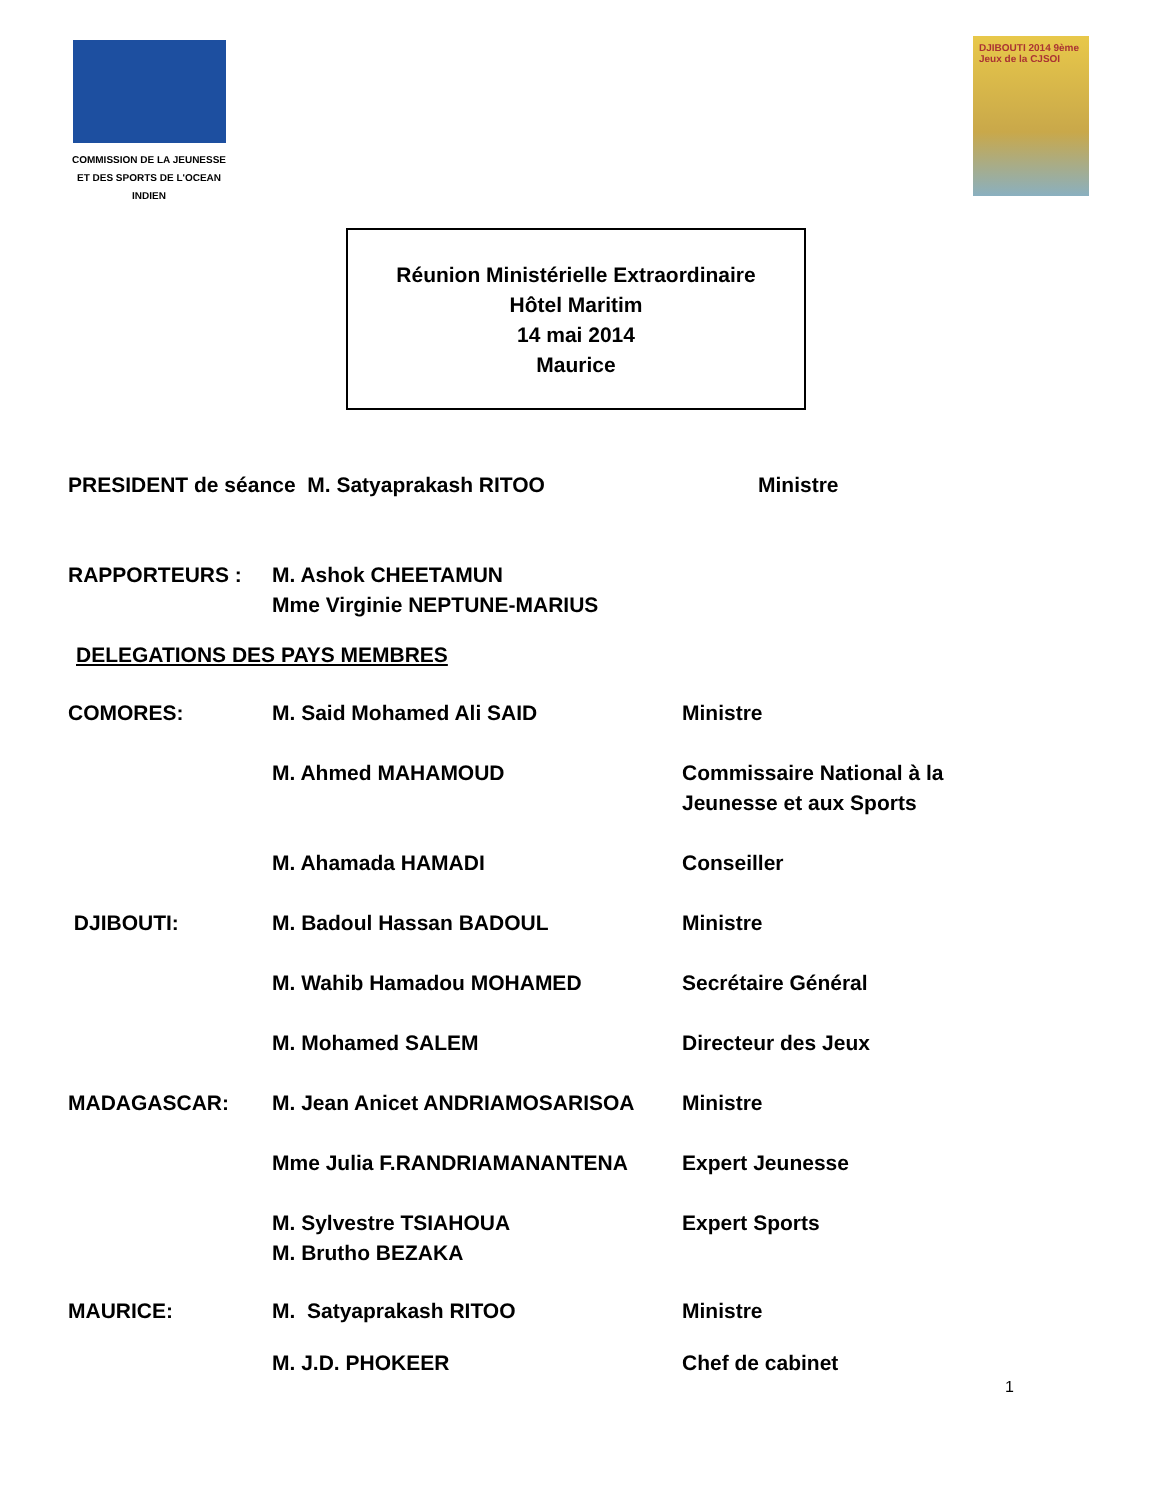COMMISSION DE LA JEUNESSE
ET DES SPORTS DE L'OCEAN INDIEN
DJIBOUTI 2014 9ème Jeux de la CJSOI
Réunion Ministérielle Extraordinaire
Hôtel Maritim
14 mai 2014
Maurice
PRESIDENT de séance M. Satyaprakash RITOO Ministre
RAPPORTEURS : M. Ashok CHEETAMUN
Mme Virginie NEPTUNE-MARIUS
DELEGATIONS DES PAYS MEMBRES
COMORES: M. Said Mohamed Ali SAID Ministre
M. Ahmed MAHAMOUD Commissaire National à la
Jeunesse et aux Sports
M. Ahamada HAMADI Conseiller
DJIBOUTI: M. Badoul Hassan BADOUL Ministre
M. Wahib Hamadou MOHAMED Secrétaire Général
M. Mohamed SALEM Directeur des Jeux
MADAGASCAR: M. Jean Anicet ANDRIAMOSARISOA Ministre
Mme Julia F.RANDRIAMANANTENA Expert Jeunesse
M. Sylvestre TSIAHOUA
M. Brutho BEZAKA
Expert Sports
MAURICE: M. Satyaprakash RITOO Ministre
M. J.D. PHOKEER Chef de cabinet
1